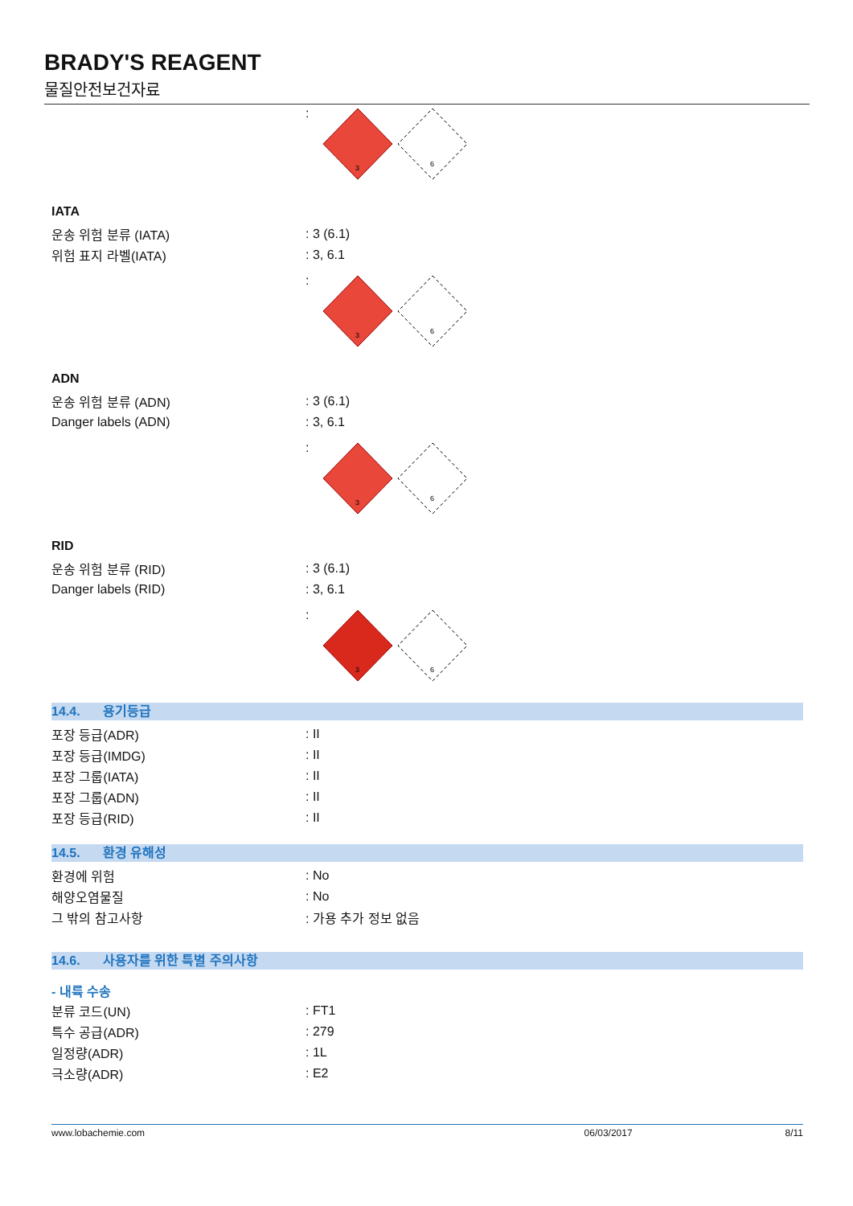BRADY'S REAGENT
물질안전보건자료
:
3
6
IATA
운송 위험 분류 (IATA) : 3 (6.1)
위험 표지 라벨(IATA) : 3, 6.1
:
3
6
ADN
운송 위험 분류 (ADN) : 3 (6.1)
Danger labels (ADN) : 3, 6.1
:
3
6
RID
운송 위험 분류 (RID) : 3 (6.1)
Danger labels (RID) : 3, 6.1
:
3
6
14.4. 용기등급
포장 등급(ADR) : II
포장 등급(IMDG) : II
포장 그룹(IATA) : II
포장 그룹(ADN) : II
포장 등급(RID) : II
14.5. 환경 유해성
환경에 위험 : No
해양오염물질 : No
그 밖의 참고사항 : 가용 추가 정보 없음
14.6. 사용자를 위한 특별 주의사항
- 내륙 수송
분류 코드(UN) : FT1
특수 공급(ADR) : 279
일정량(ADR) : 1L
극소량(ADR) : E2
www.lobachemie.com 06/03/2017 8/11